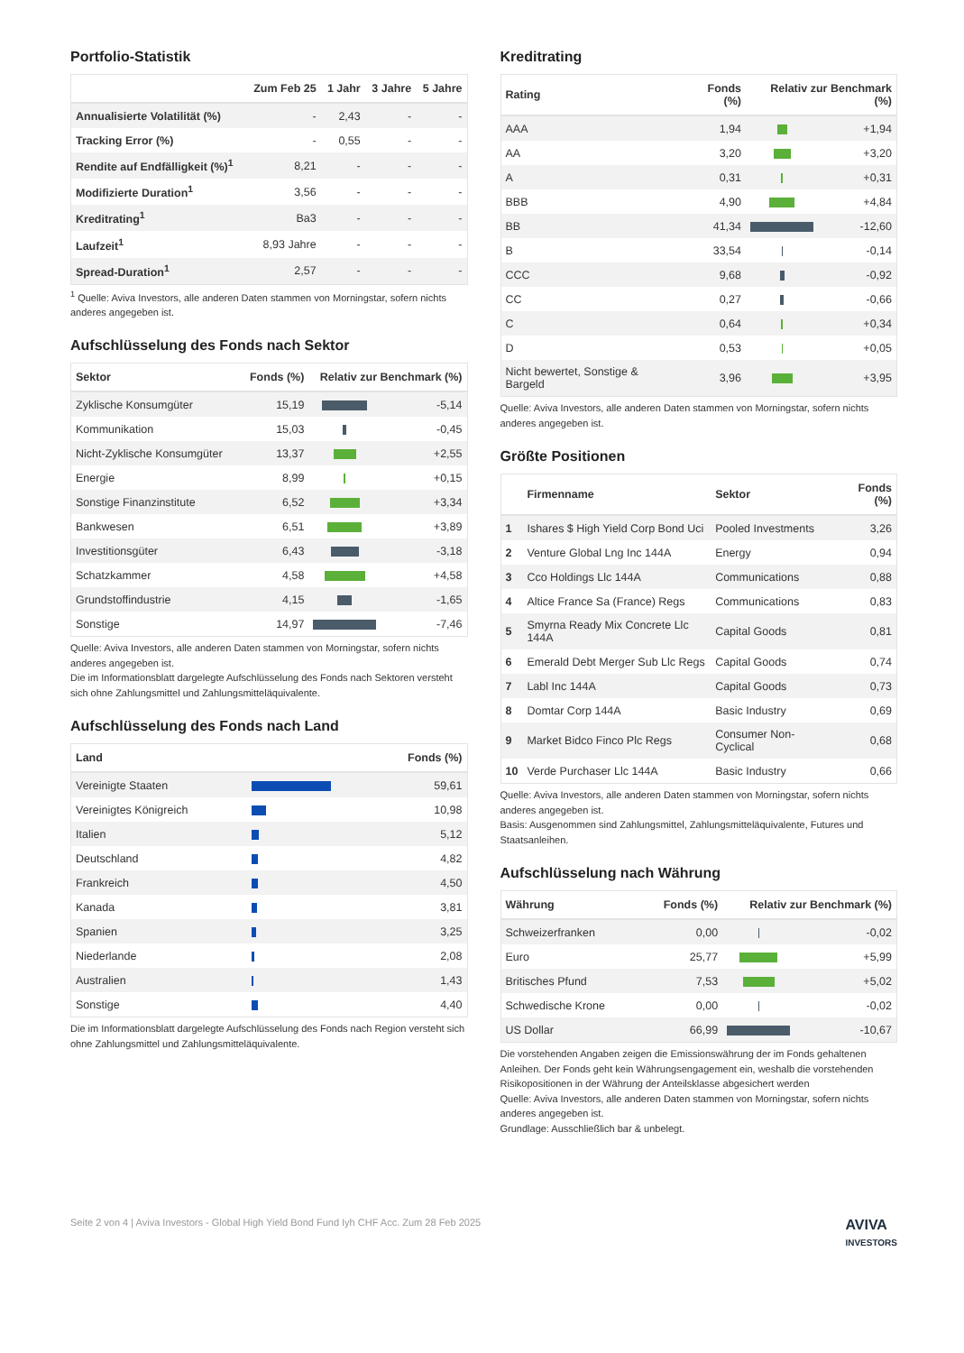Portfolio-Statistik
| | Zum Feb 25 | 1 Jahr | 3 Jahre | 5 Jahre |
| --- | --- | --- | --- | --- |
| Annualisierte Volatilität (%) | - | 2,43 | - | - |
| Tracking Error (%) | - | 0,55 | - | - |
| Rendite auf Endfälligkeit (%)<sup>1</sup> | 8,21 | - | - | - |
| Modifizierte Duration<sup>1</sup> | 3,56 | - | - | - |
| Kreditrating<sup>1</sup> | Ba3 | - | - | - |
| Laufzeit<sup>1</sup> | 8,93 Jahre | - | - | - |
| Spread-Duration<sup>1</sup> | 2,57 | - | - | - |
<sup>1</sup> Quelle: Aviva Investors, alle anderen Daten stammen von Morningstar, sofern nichts anderes angegeben ist.
Aufschlüsselung des Fonds nach Sektor
| Sektor | Fonds (%) | Relativ zur Benchmark (%) | |
| --- | --- | --- | --- |
| Zyklische Konsumgüter | 15,19 | | -5,14 |
| Kommunikation | 15,03 | | -0,45 |
| Nicht-Zyklische Konsumgüter | 13,37 | | +2,55 |
| Energie | 8,99 | | +0,15 |
| Sonstige Finanzinstitute | 6,52 | | +3,34 |
| Bankwesen | 6,51 | | +3,89 |
| Investitionsgüter | 6,43 | | -3,18 |
| Schatzkammer | 4,58 | | +4,58 |
| Grundstoffindustrie | 4,15 | | -1,65 |
| Sonstige | 14,97 | | -7,46 |
Quelle: Aviva Investors, alle anderen Daten stammen von Morningstar, sofern nichts anderes angegeben ist.
Die im Informationsblatt dargelegte Aufschlüsselung des Fonds nach Sektoren versteht sich ohne Zahlungsmittel und Zahlungsmitteläquivalente.
Aufschlüsselung des Fonds nach Land
| Land | | Fonds (%) |
| --- | --- | --- |
| Vereinigte Staaten | | 59,61 |
| Vereinigtes Königreich | | 10,98 |
| Italien | | 5,12 |
| Deutschland | | 4,82 |
| Frankreich | | 4,50 |
| Kanada | | 3,81 |
| Spanien | | 3,25 |
| Niederlande | | 2,08 |
| Australien | | 1,43 |
| Sonstige | | 4,40 |
Die im Informationsblatt dargelegte Aufschlüsselung des Fonds nach Region versteht sich ohne Zahlungsmittel und Zahlungsmitteläquivalente.
Kreditrating
| Rating | Fonds (%) | Relativ zur Benchmark (%) | |
| --- | --- | --- | --- |
| AAA | 1,94 | | +1,94 |
| AA | 3,20 | | +3,20 |
| A | 0,31 | | +0,31 |
| BBB | 4,90 | | +4,84 |
| BB | 41,34 | | -12,60 |
| B | 33,54 | | -0,14 |
| CCC | 9,68 | | -0,92 |
| CC | 0,27 | | -0,66 |
| C | 0,64 | | +0,34 |
| D | 0,53 | | +0,05 |
| Nicht bewertet, Sonstige & Bargeld | 3,96 | | +3,95 |
Quelle: Aviva Investors, alle anderen Daten stammen von Morningstar, sofern nichts anderes angegeben ist.
Größte Positionen
| | Firmenname | Sektor | Fonds (%) |
| --- | --- | --- | --- |
| 1 | Ishares $ High Yield Corp Bond Uci | Pooled Investments | 3,26 |
| 2 | Venture Global Lng Inc 144A | Energy | 0,94 |
| 3 | Cco Holdings Llc 144A | Communications | 0,88 |
| 4 | Altice France Sa (France) Regs | Communications | 0,83 |
| 5 | Smyrna Ready Mix Concrete Llc 144A | Capital Goods | 0,81 |
| 6 | Emerald Debt Merger Sub Llc Regs | Capital Goods | 0,74 |
| 7 | Labl Inc 144A | Capital Goods | 0,73 |
| 8 | Domtar Corp 144A | Basic Industry | 0,69 |
| 9 | Market Bidco Finco Plc Regs | Consumer Non-Cyclical | 0,68 |
| 10 | Verde Purchaser Llc 144A | Basic Industry | 0,66 |
Quelle: Aviva Investors, alle anderen Daten stammen von Morningstar, sofern nichts anderes angegeben ist.
Basis: Ausgenommen sind Zahlungsmittel, Zahlungsmitteläquivalente, Futures und Staatsanleihen.
Aufschlüsselung nach Währung
| Währung | Fonds (%) | Relativ zur Benchmark (%) | |
| --- | --- | --- | --- |
| Schweizerfranken | 0,00 | | -0,02 |
| Euro | 25,77 | | +5,99 |
| Britisches Pfund | 7,53 | | +5,02 |
| Schwedische Krone | 0,00 | | -0,02 |
| US Dollar | 66,99 | | -10,67 |
Die vorstehenden Angaben zeigen die Emissionswährung der im Fonds gehaltenen Anleihen. Der Fonds geht kein Währungsengagement ein, weshalb die vorstehenden Risikopositionen in der Währung der Anteilsklasse abgesichert werden
Quelle: Aviva Investors, alle anderen Daten stammen von Morningstar, sofern nichts anderes angegeben ist.
Grundlage: Ausschließlich bar & unbelegt.
Seite 2 von 4 | Aviva Investors - Global High Yield Bond Fund Iyh CHF Acc. Zum 28 Feb 2025 AVIVA
INVESTORS